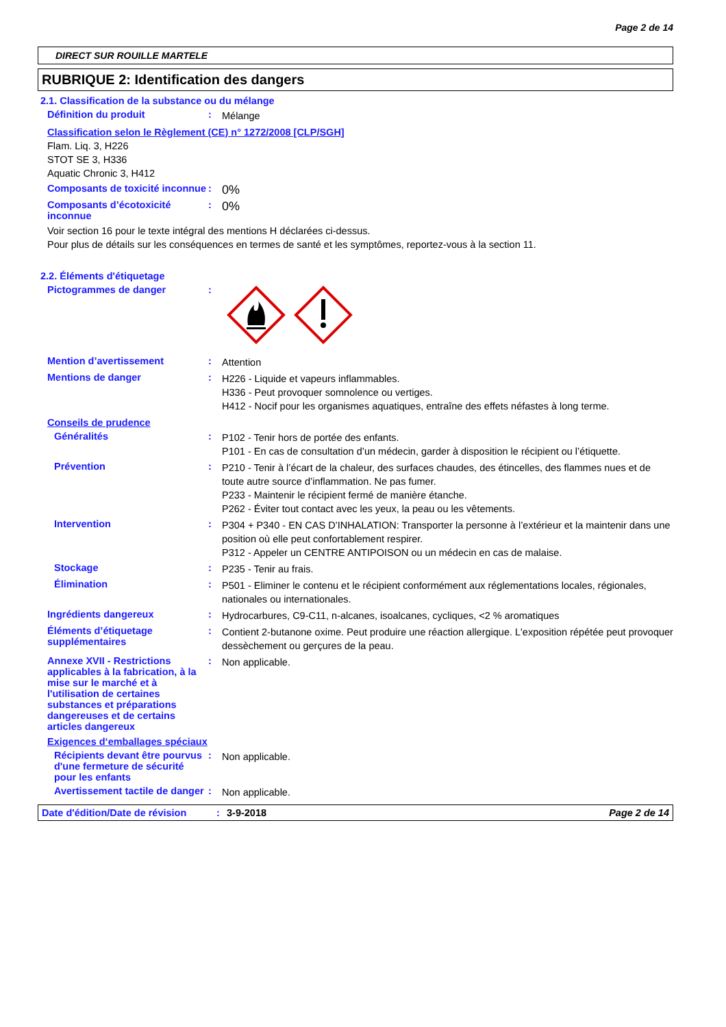Page 2 de 14
DIRECT SUR ROUILLE MARTELE
RUBRIQUE 2: Identification des dangers
2.1. Classification de la substance ou du mélange
Définition du produit :
Mélange
Classification selon le Règlement (CE) n° 1272/2008 [CLP/SGH]
Flam. Liq. 3, H226
STOT SE 3, H336
Aquatic Chronic 3, H412
Composants de toxicité inconnue
:
0%
Composants d’écotoxicité inconnue
:
0%
Voir section 16 pour le texte intégral des mentions H déclarées ci-dessus.
Pour plus de détails sur les conséquences en termes de santé et les symptômes, reportez-vous à la section 11.
2.2. Éléments d'étiquetage
Pictogrammes de danger :
Mention d’avertissement :
Attention
Mentions de danger :
H226 - Liquide et vapeurs inflammables.
H336 - Peut provoquer somnolence ou vertiges.
H412 - Nocif pour les organismes aquatiques, entraîne des effets néfastes à long terme.
Conseils de prudence
Généralités :
P102 - Tenir hors de portée des enfants.
P101 - En cas de consultation d’un médecin, garder à disposition le récipient ou l’étiquette.
Prévention :
P210 - Tenir à l’écart de la chaleur, des surfaces chaudes, des étincelles, des flammes nues et de toute autre source d’inflammation. Ne pas fumer.
P233 - Maintenir le récipient fermé de manière étanche.
P262 - Éviter tout contact avec les yeux, la peau ou les vêtements.
Intervention :
P304 + P340 - EN CAS D’INHALATION: Transporter la personne à l’extérieur et la maintenir dans une position où elle peut confortablement respirer.
P312 - Appeler un CENTRE ANTIPOISON ou un médecin en cas de malaise.
Stockage :
P235 - Tenir au frais.
Élimination :
P501 - Eliminer le contenu et le récipient conformément aux réglementations locales, régionales, nationales ou internationales.
Ingrédients dangereux :
Hydrocarbures, C9-C11, n-alcanes, isoalcanes, cycliques, <2 % aromatiques
Éléments d’étiquetage supplémentaires
:
Contient 2-butanone oxime. Peut produire une réaction allergique. L'exposition répétée peut provoquer dessèchement ou gerçures de la peau.
Annexe XVII - Restrictions applicables à la fabrication, à la mise sur le marché et à l'utilisation de certaines substances et préparations dangereuses et de certains articles dangereux
:
Non applicable.
Exigences d‘emballages spéciaux
Récipients devant être pourvus d'une fermeture de sécurité pour les enfants
:
Non applicable.
Avertissement tactile de danger
:
Non applicable.
Date d'édition/Date de révision
: 3-9-2018 Page 2 de 14